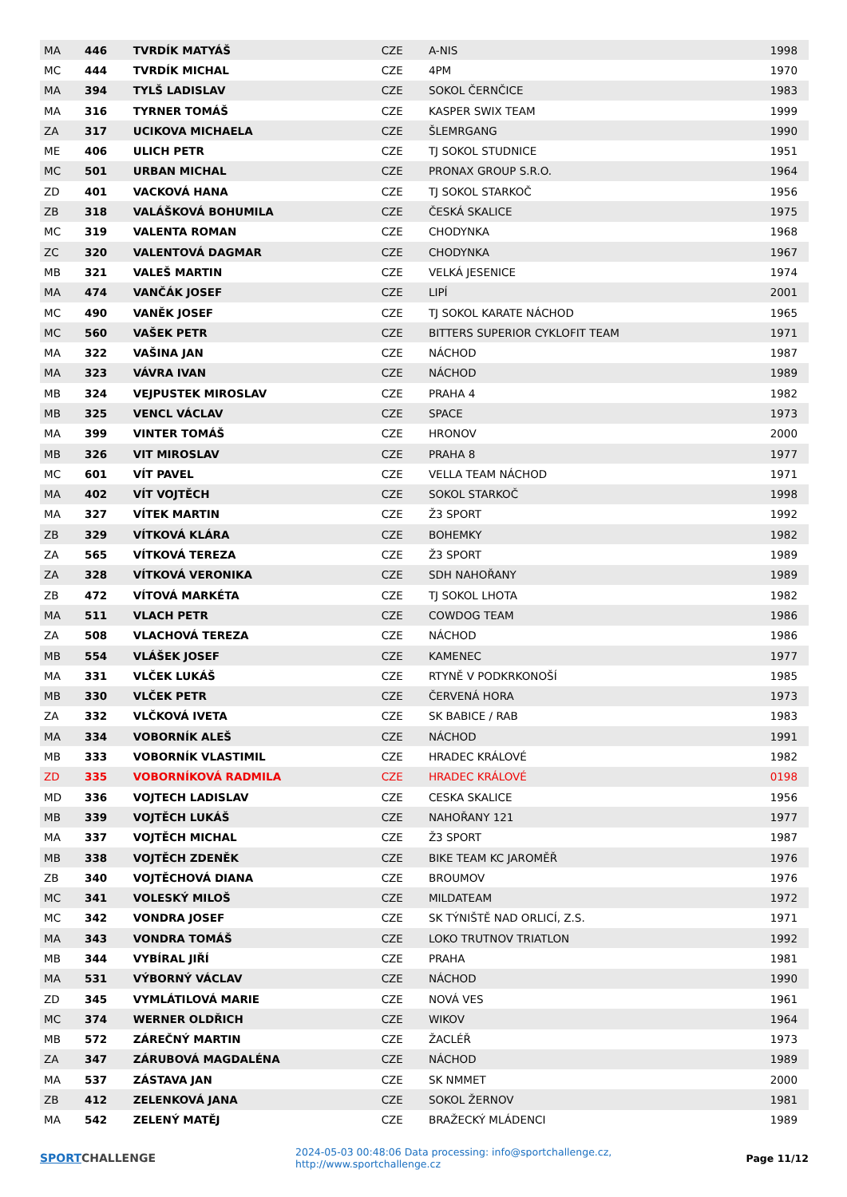| MA | 446 | TVRDÍK MATYÁŠ | CZE | A-NIS | 1998 |
| MC | 444 | TVRDÍK MICHAL | CZE | 4PM | 1970 |
| MA | 394 | TYLŠ LADISLAV | CZE | SOKOL ČERNČICE | 1983 |
| MA | 316 | TYRNER TOMÁŠ | CZE | KASPER SWIX TEAM | 1999 |
| ZA | 317 | UCIKOVA MICHAELA | CZE | ŠLEMRGANG | 1990 |
| ME | 406 | ULICH PETR | CZE | TJ SOKOL STUDNICE | 1951 |
| MC | 501 | URBAN MICHAL | CZE | PRONAX GROUP S.R.O. | 1964 |
| ZD | 401 | VACKOVÁ HANA | CZE | TJ SOKOL STARKOČ | 1956 |
| ZB | 318 | VALÁŠKOVÁ BOHUMILA | CZE | ČESKÁ SKALICE | 1975 |
| MC | 319 | VALENTA ROMAN | CZE | CHODYNKA | 1968 |
| ZC | 320 | VALENTOVÁ DAGMAR | CZE | CHODYNKA | 1967 |
| MB | 321 | VALEŠ MARTIN | CZE | VELKÁ JESENICE | 1974 |
| MA | 474 | VANČÁK JOSEF | CZE | LIPÍ | 2001 |
| MC | 490 | VANĚK JOSEF | CZE | TJ SOKOL KARATE NÁCHOD | 1965 |
| MC | 560 | VAŠEK PETR | CZE | BITTERS SUPERIOR CYKLOFIT TEAM | 1971 |
| MA | 322 | VAŠINA JAN | CZE | NÁCHOD | 1987 |
| MA | 323 | VÁVRA IVAN | CZE | NÁCHOD | 1989 |
| MB | 324 | VEJPUSTEK MIROSLAV | CZE | PRAHA 4 | 1982 |
| MB | 325 | VENCL VÁCLAV | CZE | SPACE | 1973 |
| MA | 399 | VINTER TOMÁŠ | CZE | HRONOV | 2000 |
| MB | 326 | VIT MIROSLAV | CZE | PRAHA 8 | 1977 |
| MC | 601 | VÍT PAVEL | CZE | VELLA TEAM NÁCHOD | 1971 |
| MA | 402 | VÍT VOJTĚCH | CZE | SOKOL STARKOČ | 1998 |
| MA | 327 | VÍTEK MARTIN | CZE | Ž3 SPORT | 1992 |
| ZB | 329 | VÍTKOVÁ KLÁRA | CZE | BOHEMKY | 1982 |
| ZA | 565 | VÍTKOVÁ TEREZA | CZE | Ž3 SPORT | 1989 |
| ZA | 328 | VÍTKOVÁ VERONIKA | CZE | SDH NAHOŘANY | 1989 |
| ZB | 472 | VÍTOVÁ MARKÉTA | CZE | TJ SOKOL LHOTA | 1982 |
| MA | 511 | VLACH PETR | CZE | COWDOG TEAM | 1986 |
| ZA | 508 | VLACHOVÁ TEREZA | CZE | NÁCHOD | 1986 |
| MB | 554 | VLÁŠEK JOSEF | CZE | KAMENEC | 1977 |
| MA | 331 | VLČEK LUKÁŠ | CZE | RTYNĚ V PODKRKONOŠÍ | 1985 |
| MB | 330 | VLČEK PETR | CZE | ČERVENÁ HORA | 1973 |
| ZA | 332 | VLČKOVÁ IVETA | CZE | SK BABICE / RAB | 1983 |
| MA | 334 | VOBORNÍK ALEŠ | CZE | NÁCHOD | 1991 |
| MB | 333 | VOBORNÍK VLASTIMIL | CZE | HRADEC KRÁLOVÉ | 1982 |
| ZD | 335 | VOBORNÍKOVÁ RADMILA | CZE | HRADEC KRÁLOVÉ | 0198 |
| MD | 336 | VOJTECH LADISLAV | CZE | CESKA SKALICE | 1956 |
| MB | 339 | VOJTĚCH LUKÁŠ | CZE | NAHOŘANY 121 | 1977 |
| MA | 337 | VOJTĚCH MICHAL | CZE | Ž3 SPORT | 1987 |
| MB | 338 | VOJTĚCH ZDENĚK | CZE | BIKE TEAM KC JAROMĚŘ | 1976 |
| ZB | 340 | VOJTĚCHOVÁ DIANA | CZE | BROUMOV | 1976 |
| MC | 341 | VOLESKÝ MILOŠ | CZE | MILDATEAM | 1972 |
| MC | 342 | VONDRA JOSEF | CZE | SK TÝNIŠTĚ NAD ORLICÍ, Z.S. | 1971 |
| MA | 343 | VONDRA TOMÁŠ | CZE | LOKO TRUTNOV TRIATLON | 1992 |
| MB | 344 | VYBÍRAL JIŘÍ | CZE | PRAHA | 1981 |
| MA | 531 | VÝBORNÝ VÁCLAV | CZE | NÁCHOD | 1990 |
| ZD | 345 | VYMLÁTILOVÁ MARIE | CZE | NOVÁ VES | 1961 |
| MC | 374 | WERNER OLDŘICH | CZE | WIKOV | 1964 |
| MB | 572 | ZÁREČNÝ MARTIN | CZE | ŽACLÉŘ | 1973 |
| ZA | 347 | ZÁRUBOVÁ MAGDALÉNA | CZE | NÁCHOD | 1989 |
| MA | 537 | ZÁSTAVA JAN | CZE | SK NMMET | 2000 |
| ZB | 412 | ZELENKOVÁ JANA | CZE | SOKOL ŽERNOV | 1981 |
| MA | 542 | ZELENÝ MATĚJ | CZE | BRAŽECKÝ MLÁDENCI | 1989 |
SPORT CHALLENGE
2024-05-03 00:48:06 Data processing: info@sportchallenge.cz, http://www.sportchallenge.cz
Page 11/12